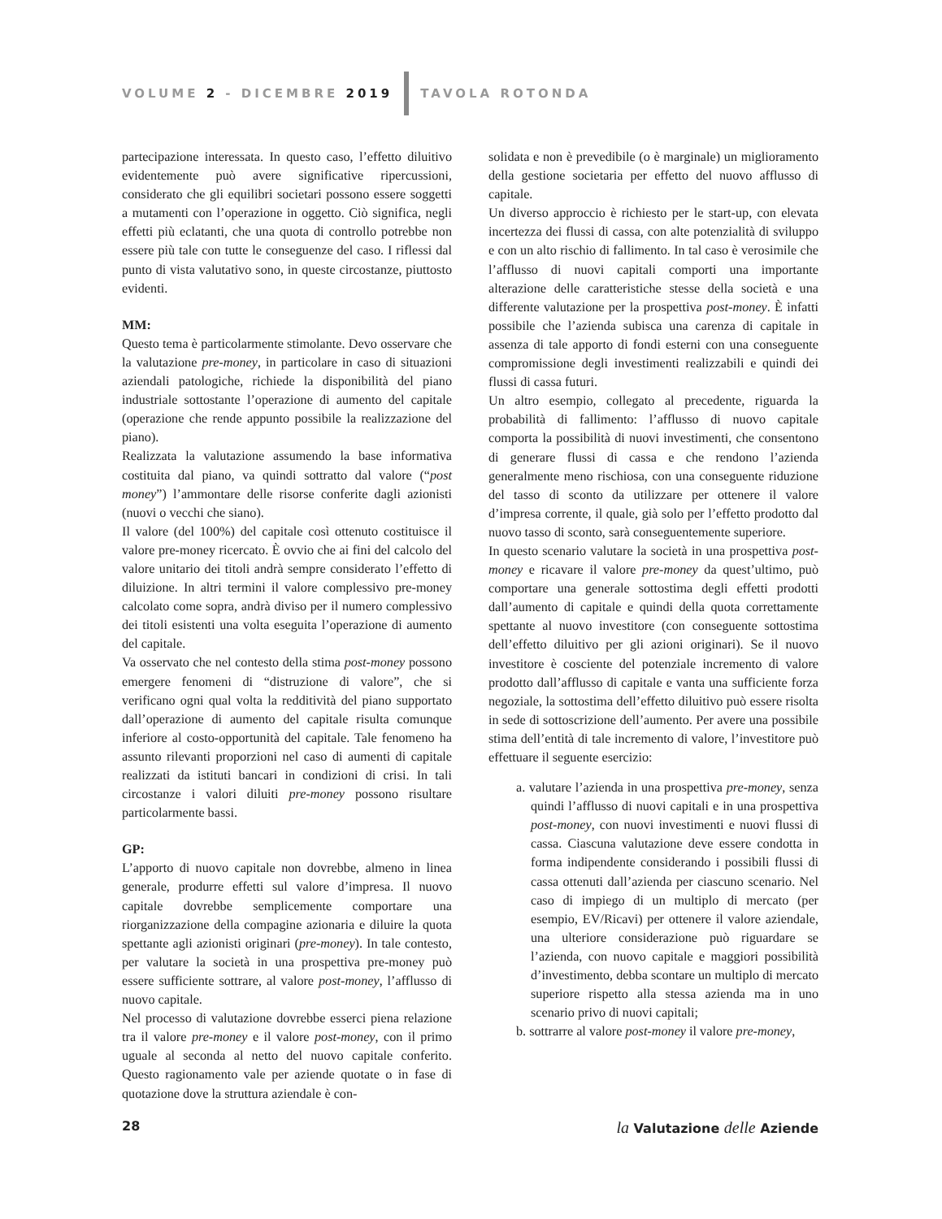VOLUME 2 - DICEMBRE 2019 TAVOLA ROTONDA
partecipazione interessata. In questo caso, l’effetto diluitivo evidentemente può avere significative ripercussioni, considerato che gli equilibri societari possono essere soggetti a mutamenti con l’operazione in oggetto. Ciò significa, negli effetti più eclatanti, che una quota di controllo potrebbe non essere più tale con tutte le conseguenze del caso. I riflessi dal punto di vista valutativo sono, in queste circostanze, piuttosto evidenti.
MM:
Questo tema è particolarmente stimolante. Devo osservare che la valutazione pre-money, in particolare in caso di situazioni aziendali patologiche, richiede la disponibilità del piano industriale sottostante l’operazione di aumento del capitale (operazione che rende appunto possibile la realizzazione del piano).
Realizzata la valutazione assumendo la base informativa costituita dal piano, va quindi sottratto dal valore (“post money”) l’ammontare delle risorse conferite dagli azionisti (nuovi o vecchi che siano).
Il valore (del 100%) del capitale così ottenuto costituisce il valore pre-money ricercato. È ovvio che ai fini del calcolo del valore unitario dei titoli andrà sempre considerato l’effetto di diluizione. In altri termini il valore complessivo pre-money calcolato come sopra, andrà diviso per il numero complessivo dei titoli esistenti una volta eseguita l’operazione di aumento del capitale.
Va osservato che nel contesto della stima post-money possono emergere fenomeni di “distruzione di valore”, che si verificano ogni qual volta la redditività del piano supportato dall’operazione di aumento del capitale risulta comunque inferiore al costo-opportunità del capitale. Tale fenomeno ha assunto rilevanti proporzioni nel caso di aumenti di capitale realizzati da istituti bancari in condizioni di crisi. In tali circostanze i valori diluiti pre-money possono risultare particolarmente bassi.
GP:
L’apporto di nuovo capitale non dovrebbe, almeno in linea generale, produrre effetti sul valore d’impresa. Il nuovo capitale dovrebbe semplicemente comportare una riorganizzazione della compagine azionaria e diluire la quota spettante agli azionisti originari (pre-money). In tale contesto, per valutare la società in una prospettiva pre-money può essere sufficiente sottrare, al valore post-money, l’afflusso di nuovo capitale.
Nel processo di valutazione dovrebbe esserci piena relazione tra il valore pre-money e il valore post-money, con il primo uguale al seconda al netto del nuovo capitale conferito. Questo ragionamento vale per aziende quotate o in fase di quotazione dove la struttura aziendale è con-
solidata e non è prevedibile (o è marginale) un miglioramento della gestione societaria per effetto del nuovo afflusso di capitale.
Un diverso approccio è richiesto per le start-up, con elevata incertezza dei flussi di cassa, con alte potenzialità di sviluppo e con un alto rischio di fallimento. In tal caso è verosimile che l’afflusso di nuovi capitali comporti una importante alterazione delle caratteristiche stesse della società e una differente valutazione per la prospettiva post-money. È infatti possibile che l’azienda subisca una carenza di capitale in assenza di tale apporto di fondi esterni con una conseguente compromissione degli investimenti realizzabili e quindi dei flussi di cassa futuri.
Un altro esempio, collegato al precedente, riguarda la probabilità di fallimento: l’afflusso di nuovo capitale comporta la possibilità di nuovi investimenti, che consentono di generare flussi di cassa e che rendono l’azienda generalmente meno rischiosa, con una conseguente riduzione del tasso di sconto da utilizzare per ottenere il valore d’impresa corrente, il quale, già solo per l’effetto prodotto dal nuovo tasso di sconto, sarà conseguentemente superiore.
In questo scenario valutare la società in una prospettiva post-money e ricavare il valore pre-money da quest’ultimo, può comportare una generale sottostima degli effetti prodotti dall’aumento di capitale e quindi della quota correttamente spettante al nuovo investitore (con conseguente sottostima dell’effetto diluitivo per gli azioni originari). Se il nuovo investitore è cosciente del potenziale incremento di valore prodotto dall’afflusso di capitale e vanta una sufficiente forza negoziale, la sottostima dell’effetto diluitivo può essere risolta in sede di sottoscrizione dell’aumento. Per avere una possibile stima dell’entità di tale incremento di valore, l’investitore può effettuare il seguente esercizio:
a. valutare l’azienda in una prospettiva pre-money, senza quindi l’afflusso di nuovi capitali e in una prospettiva post-money, con nuovi investimenti e nuovi flussi di cassa. Ciascuna valutazione deve essere condotta in forma indipendente considerando i possibili flussi di cassa ottenuti dall’azienda per ciascuno scenario. Nel caso di impiego di un multiplo di mercato (per esempio, EV/Ricavi) per ottenere il valore aziendale, una ulteriore considerazione può riguardare se l’azienda, con nuovo capitale e maggiori possibilità d’investimento, debba scontare un multiplo di mercato superiore rispetto alla stessa azienda ma in uno scenario privo di nuovi capitali;
b. sottrarre al valore post-money il valore pre-money,
28 la Valutazione delle Aziende